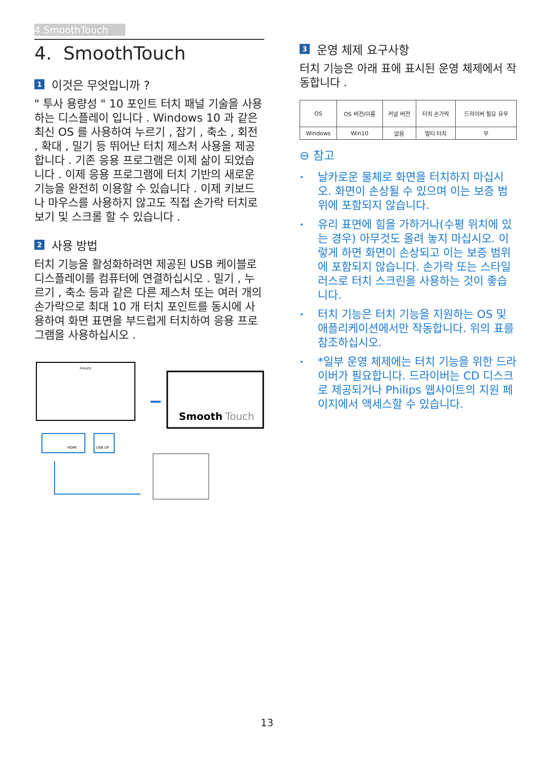4.SmoothTouch
4. SmoothTouch
1 이것은 무엇입니까 ?
" 투사 용량성 " 10 포인트 터치 패널 기술을 사용하는 디스플레이 입니다 . Windows 10 과 같은 최신 OS 를 사용하여 누르기 , 잡기 , 축소 , 회전 , 확대 , 밀기 등 뛰어난 터치 제스처 사용을 제공합니다 . 기존 응용 프로그램은 이제 삶이 되었습니다 . 이제 응용 프로그램에 터치 기반의 새로운 기능을 완전히 이용할 수 있습니다 . 이제 키보드나 마우스를 사용하지 않고도 직접 손가락 터치로 보기 및 스크롤 할 수 있습니다 .
2 사용 방법
터치 기능을 활성화하려면 제공된 USB 케이블로 디스플레이를 컴퓨터에 연결하십시오 . 밀기 , 누르기 , 축소 등과 같은 다른 제스처 또는 여러 개의 손가락으로 최대 10 개 터치 포인트를 동시에 사용하여 화면 표면을 부드럽게 터치하여 응용 프로그램을 사용하십시오 .
PHILIPS
HDMI
USB UP
Smooth
Touch
3 운영 체제 요구사항
터치 기능은 아래 표에 표시된 운영 체제에서 작동합니다 .
| OS | OS 버전/이름 | 커널 버전 | 터치 손가락 | 드라이버 필요 유무 |
| --- | --- | --- | --- | --- |
| Windows | Win10 | 없음 | 멀티 터치 | 무 |
⊖ 참고
• 날카로운 물체로 화면을 터치하지 마십시오. 화면이 손상될 수 있으며 이는 보증 범위에 포함되지 않습니다.
• 유리 표면에 힘을 가하거나(수평 위치에 있는 경우) 아무것도 올려 놓지 마십시오. 이렇게 하면 화면이 손상되고 이는 보증 범위에 포함되지 않습니다. 손가락 또는 스타일러스로 터치 스크린을 사용하는 것이 좋습니다.
• 터치 기능은 터치 기능을 지원하는 OS 및 애플리케이션에서만 작동합니다. 위의 표를 참조하십시오.
• *일부 운영 체제에는 터치 기능을 위한 드라이버가 필요합니다. 드라이버는 CD 디스크로 제공되거나 Philips 웹사이트의 지원 페이지에서 액세스할 수 있습니다.
13